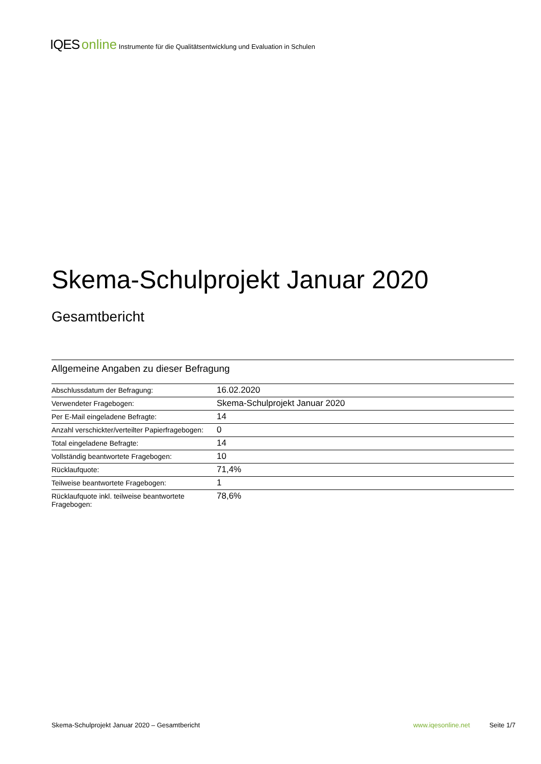IQES online Instrumente für die Qualitätsentwicklung und Evaluation in Schulen
Skema-Schulprojekt Januar 2020
Gesamtbericht
Allgemeine Angaben zu dieser Befragung
| Abschlussdatum der Befragung: | 16.02.2020 |
| Verwendeter Fragebogen: | Skema-Schulprojekt Januar 2020 |
| Per E-Mail eingeladene Befragte: | 14 |
| Anzahl verschickter/verteilter Papierfragebogen: | 0 |
| Total eingeladene Befragte: | 14 |
| Vollständig beantwortete Fragebogen: | 10 |
| Rücklaufquote: | 71,4% |
| Teilweise beantwortete Fragebogen: | 1 |
| Rücklaufquote inkl. teilweise beantwortete Fragebogen: | 78,6% |
Skema-Schulprojekt Januar 2020 – Gesamtbericht www.iqesonline.net Seite 1/7